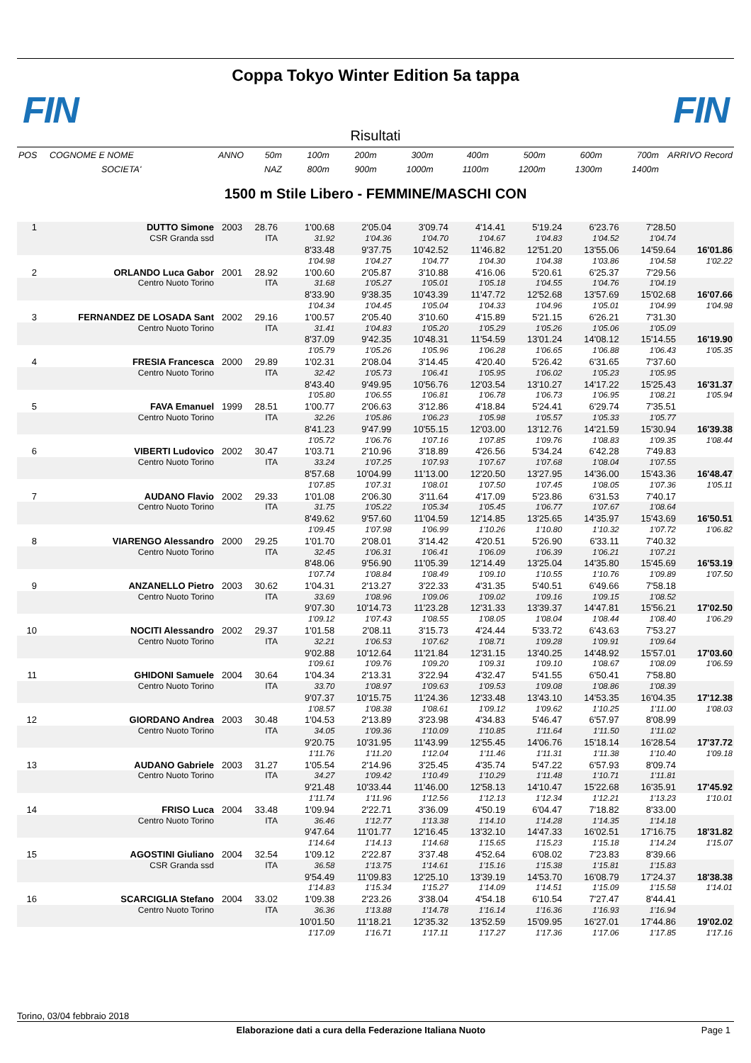Coppa Tokyo Winter Edition 5a tappa
FIN FIN
Risultati
| POS | COGNOME E NOME | ANNO | 50m | 100m | 200m | 300m | 400m | 500m | 600m | 700m | ARRIVO Record |
| | SOCIETA' | | NAZ | 800m | 900m | 1000m | 1100m | 1200m | 1300m | 1400m | |
1500 m Stile Libero - FEMMINE/MASCHI CON
| 1 | DUTTO Simone | 2003 | 28.76 | 1'00.68 | 2'05.04 | 3'09.74 | 4'14.41 | 5'19.24 | 6'23.76 | 7'28.50 | |
| | CSR Granda ssd | | ITA | 31.92 | 1'04.36 | 1'04.70 | 1'04.67 | 1'04.83 | 1'04.52 | 1'04.74 | |
| | | | | 8'33.48 | 9'37.75 | 10'42.52 | 11'46.82 | 12'51.20 | 13'55.06 | 14'59.64 | 16'01.86 |
| | | | | 1'04.98 | 1'04.27 | 1'04.77 | 1'04.30 | 1'04.38 | 1'03.86 | 1'04.58 | 1'02.22 |
| 2 | ORLANDO Luca Gabor | 2001 | 28.92 | 1'00.60 | 2'05.87 | 3'10.88 | 4'16.06 | 5'20.61 | 6'25.37 | 7'29.56 | |
| | Centro Nuoto Torino | | ITA | 31.68 | 1'05.27 | 1'05.01 | 1'05.18 | 1'04.55 | 1'04.76 | 1'04.19 | |
| | | | | 8'33.90 | 9'38.35 | 10'43.39 | 11'47.72 | 12'52.68 | 13'57.69 | 15'02.68 | 16'07.66 |
| | | | | 1'04.34 | 1'04.45 | 1'05.04 | 1'04.33 | 1'04.96 | 1'05.01 | 1'04.99 | 1'04.98 |
| 3 | FERNANDEZ DE LOSADA Sant | 2002 | 29.16 | 1'00.57 | 2'05.40 | 3'10.60 | 4'15.89 | 5'21.15 | 6'26.21 | 7'31.30 | |
| | Centro Nuoto Torino | | ITA | 31.41 | 1'04.83 | 1'05.20 | 1'05.29 | 1'05.26 | 1'05.06 | 1'05.09 | |
| | | | | 8'37.09 | 9'42.35 | 10'48.31 | 11'54.59 | 13'01.24 | 14'08.12 | 15'14.55 | 16'19.90 |
| | | | | 1'05.79 | 1'05.26 | 1'05.96 | 1'06.28 | 1'06.65 | 1'06.88 | 1'06.43 | 1'05.35 |
| 4 | FRESIA Francesca | 2000 | 29.89 | 1'02.31 | 2'08.04 | 3'14.45 | 4'20.40 | 5'26.42 | 6'31.65 | 7'37.60 | |
| | Centro Nuoto Torino | | ITA | 32.42 | 1'05.73 | 1'06.41 | 1'05.95 | 1'06.02 | 1'05.23 | 1'05.95 | |
| | | | | 8'43.40 | 9'49.95 | 10'56.76 | 12'03.54 | 13'10.27 | 14'17.22 | 15'25.43 | 16'31.37 |
| | | | | 1'05.80 | 1'06.55 | 1'06.81 | 1'06.78 | 1'06.73 | 1'06.95 | 1'08.21 | 1'05.94 |
| 5 | FAVA Emanuel | 1999 | 28.51 | 1'00.77 | 2'06.63 | 3'12.86 | 4'18.84 | 5'24.41 | 6'29.74 | 7'35.51 | |
| | Centro Nuoto Torino | | ITA | 32.26 | 1'05.86 | 1'06.23 | 1'05.98 | 1'05.57 | 1'05.33 | 1'05.77 | |
| | | | | 8'41.23 | 9'47.99 | 10'55.15 | 12'03.00 | 13'12.76 | 14'21.59 | 15'30.94 | 16'39.38 |
| | | | | 1'05.72 | 1'06.76 | 1'07.16 | 1'07.85 | 1'09.76 | 1'08.83 | 1'09.35 | 1'08.44 |
| 6 | VIBERTI Ludovico | 2002 | 30.47 | 1'03.71 | 2'10.96 | 3'18.89 | 4'26.56 | 5'34.24 | 6'42.28 | 7'49.83 | |
| | Centro Nuoto Torino | | ITA | 33.24 | 1'07.25 | 1'07.93 | 1'07.67 | 1'07.68 | 1'08.04 | 1'07.55 | |
| | | | | 8'57.68 | 10'04.99 | 11'13.00 | 12'20.50 | 13'27.95 | 14'36.00 | 15'43.36 | 16'48.47 |
| | | | | 1'07.85 | 1'07.31 | 1'08.01 | 1'07.50 | 1'07.45 | 1'08.05 | 1'07.36 | 1'05.11 |
| 7 | AUDANO Flavio | 2002 | 29.33 | 1'01.08 | 2'06.30 | 3'11.64 | 4'17.09 | 5'23.86 | 6'31.53 | 7'40.17 | |
| | Centro Nuoto Torino | | ITA | 31.75 | 1'05.22 | 1'05.34 | 1'05.45 | 1'06.77 | 1'07.67 | 1'08.64 | |
| | | | | 8'49.62 | 9'57.60 | 11'04.59 | 12'14.85 | 13'25.65 | 14'35.97 | 15'43.69 | 16'50.51 |
| | | | | 1'09.45 | 1'07.98 | 1'06.99 | 1'10.26 | 1'10.80 | 1'10.32 | 1'07.72 | 1'06.82 |
| 8 | VIARENGO Alessandro | 2000 | 29.25 | 1'01.70 | 2'08.01 | 3'14.42 | 4'20.51 | 5'26.90 | 6'33.11 | 7'40.32 | |
| | Centro Nuoto Torino | | ITA | 32.45 | 1'06.31 | 1'06.41 | 1'06.09 | 1'06.39 | 1'06.21 | 1'07.21 | |
| | | | | 8'48.06 | 9'56.90 | 11'05.39 | 12'14.49 | 13'25.04 | 14'35.80 | 15'45.69 | 16'53.19 |
| | | | | 1'07.74 | 1'08.84 | 1'08.49 | 1'09.10 | 1'10.55 | 1'10.76 | 1'09.89 | 1'07.50 |
| 9 | ANZANELLO Pietro | 2003 | 30.62 | 1'04.31 | 2'13.27 | 3'22.33 | 4'31.35 | 5'40.51 | 6'49.66 | 7'58.18 | |
| | Centro Nuoto Torino | | ITA | 33.69 | 1'08.96 | 1'09.06 | 1'09.02 | 1'09.16 | 1'09.15 | 1'08.52 | |
| | | | | 9'07.30 | 10'14.73 | 11'23.28 | 12'31.33 | 13'39.37 | 14'47.81 | 15'56.21 | 17'02.50 |
| | | | | 1'09.12 | 1'07.43 | 1'08.55 | 1'08.05 | 1'08.04 | 1'08.44 | 1'08.40 | 1'06.29 |
| 10 | NOCITI Alessandro | 2002 | 29.37 | 1'01.58 | 2'08.11 | 3'15.73 | 4'24.44 | 5'33.72 | 6'43.63 | 7'53.27 | |
| | Centro Nuoto Torino | | ITA | 32.21 | 1'06.53 | 1'07.62 | 1'08.71 | 1'09.28 | 1'09.91 | 1'09.64 | |
| | | | | 9'02.88 | 10'12.64 | 11'21.84 | 12'31.15 | 13'40.25 | 14'48.92 | 15'57.01 | 17'03.60 |
| | | | | 1'09.61 | 1'09.76 | 1'09.20 | 1'09.31 | 1'09.10 | 1'08.67 | 1'08.09 | 1'06.59 |
| 11 | GHIDONI Samuele | 2004 | 30.64 | 1'04.34 | 2'13.31 | 3'22.94 | 4'32.47 | 5'41.55 | 6'50.41 | 7'58.80 | |
| | Centro Nuoto Torino | | ITA | 33.70 | 1'08.97 | 1'09.63 | 1'09.53 | 1'09.08 | 1'08.86 | 1'08.39 | |
| | | | | 9'07.37 | 10'15.75 | 11'24.36 | 12'33.48 | 13'43.10 | 14'53.35 | 16'04.35 | 17'12.38 |
| | | | | 1'08.57 | 1'08.38 | 1'08.61 | 1'09.12 | 1'09.62 | 1'10.25 | 1'11.00 | 1'08.03 |
| 12 | GIORDANO Andrea | 2003 | 30.48 | 1'04.53 | 2'13.89 | 3'23.98 | 4'34.83 | 5'46.47 | 6'57.97 | 8'08.99 | |
| | Centro Nuoto Torino | | ITA | 34.05 | 1'09.36 | 1'10.09 | 1'10.85 | 1'11.64 | 1'11.50 | 1'11.02 | |
| | | | | 9'20.75 | 10'31.95 | 11'43.99 | 12'55.45 | 14'06.76 | 15'18.14 | 16'28.54 | 17'37.72 |
| | | | | 1'11.76 | 1'11.20 | 1'12.04 | 1'11.46 | 1'11.31 | 1'11.38 | 1'10.40 | 1'09.18 |
| 13 | AUDANO Gabriele | 2003 | 31.27 | 1'05.54 | 2'14.96 | 3'25.45 | 4'35.74 | 5'47.22 | 6'57.93 | 8'09.74 | |
| | Centro Nuoto Torino | | ITA | 34.27 | 1'09.42 | 1'10.49 | 1'10.29 | 1'11.48 | 1'10.71 | 1'11.81 | |
| | | | | 9'21.48 | 10'33.44 | 11'46.00 | 12'58.13 | 14'10.47 | 15'22.68 | 16'35.91 | 17'45.92 |
| | | | | 1'11.74 | 1'11.96 | 1'12.56 | 1'12.13 | 1'12.34 | 1'12.21 | 1'13.23 | 1'10.01 |
| 14 | FRISO Luca | 2004 | 33.48 | 1'09.94 | 2'22.71 | 3'36.09 | 4'50.19 | 6'04.47 | 7'18.82 | 8'33.00 | |
| | Centro Nuoto Torino | | ITA | 36.46 | 1'12.77 | 1'13.38 | 1'14.10 | 1'14.28 | 1'14.35 | 1'14.18 | |
| | | | | 9'47.64 | 11'01.77 | 12'16.45 | 13'32.10 | 14'47.33 | 16'02.51 | 17'16.75 | 18'31.82 |
| | | | | 1'14.64 | 1'14.13 | 1'14.68 | 1'15.65 | 1'15.23 | 1'15.18 | 1'14.24 | 1'15.07 |
| 15 | AGOSTINI Giuliano | 2004 | 32.54 | 1'09.12 | 2'22.87 | 3'37.48 | 4'52.64 | 6'08.02 | 7'23.83 | 8'39.66 | |
| | CSR Granda ssd | | ITA | 36.58 | 1'13.75 | 1'14.61 | 1'15.16 | 1'15.38 | 1'15.81 | 1'15.83 | |
| | | | | 9'54.49 | 11'09.83 | 12'25.10 | 13'39.19 | 14'53.70 | 16'08.79 | 17'24.37 | 18'38.38 |
| | | | | 1'14.83 | 1'15.34 | 1'15.27 | 1'14.09 | 1'14.51 | 1'15.09 | 1'15.58 | 1'14.01 |
| 16 | SCARCIGLIA Stefano | 2004 | 33.02 | 1'09.38 | 2'23.26 | 3'38.04 | 4'54.18 | 6'10.54 | 7'27.47 | 8'44.41 | |
| | Centro Nuoto Torino | | ITA | 36.36 | 1'13.88 | 1'14.78 | 1'16.14 | 1'16.36 | 1'16.93 | 1'16.94 | |
| | | | | 10'01.50 | 11'18.21 | 12'35.32 | 13'52.59 | 15'09.95 | 16'27.01 | 17'44.86 | 19'02.02 |
| | | | | 1'17.09 | 1'16.71 | 1'17.11 | 1'17.27 | 1'17.36 | 1'17.06 | 1'17.85 | 1'17.16 |
Torino, 03/04 febbraio 2018
Elaborazione dati a cura della Federazione Italiana Nuoto Page 1